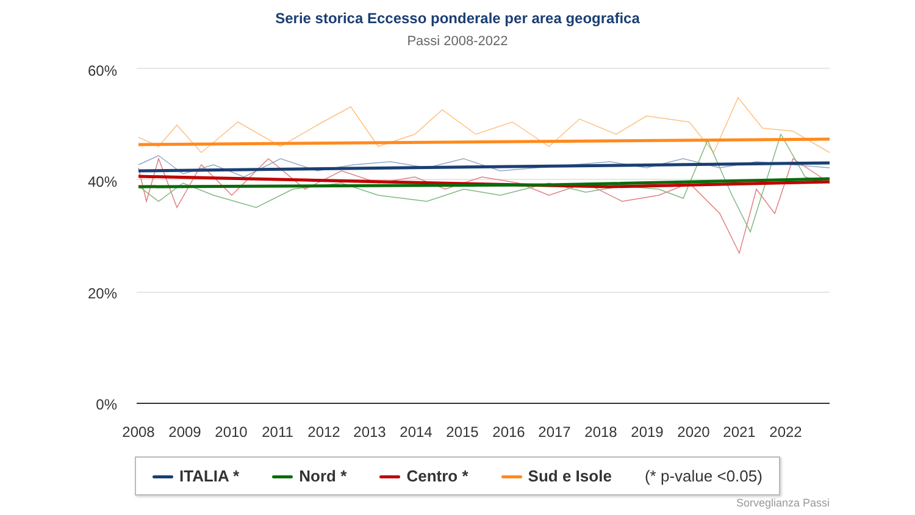Serie storica Eccesso ponderale per area geografica
Passi 2008-2022
60%
40%
20%
0%
2008
2009
2010
2011
2012
2013
2014
2015
2016
2017
2018
2019
2020
2021
2022
ITALIA * Nord * Centro * Sud e Isole (* p-value <0.05)
Sorveglianza Passi